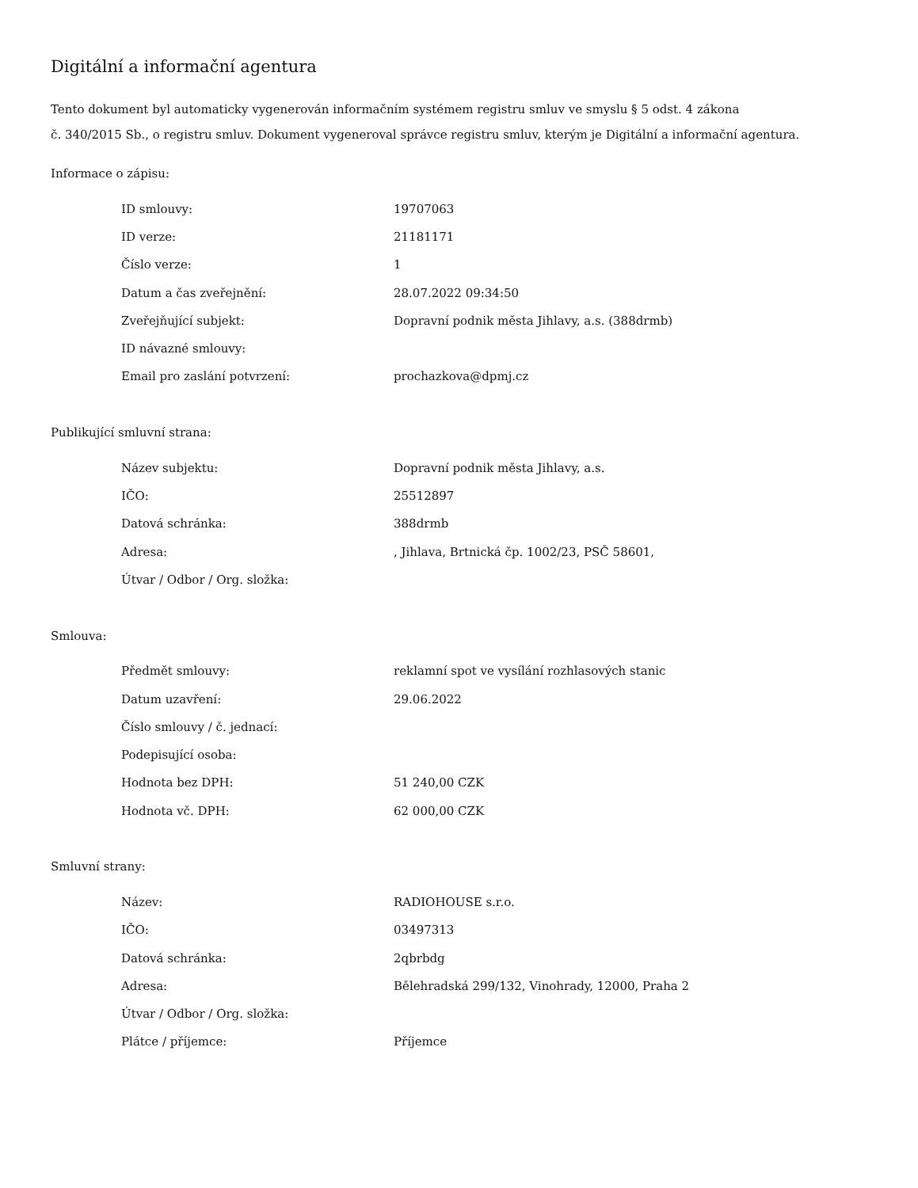Digitální a informační agentura
Tento dokument byl automaticky vygenerován informačním systémem registru smluv ve smyslu § 5 odst. 4 zákona
č. 340/2015 Sb., o registru smluv. Dokument vygeneroval správce registru smluv, kterým je Digitální a informační agentura.
Informace o zápisu:
| ID smlouvy: | 19707063 |
| ID verze: | 21181171 |
| Číslo verze: | 1 |
| Datum a čas zveřejnění: | 28.07.2022 09:34:50 |
| Zveřejňující subjekt: | Dopravní podnik města Jihlavy, a.s. (388drmb) |
| ID návazné smlouvy: | |
| Email pro zaslání potvrzení: | prochazkova@dpmj.cz |
Publikující smluvní strana:
| Název subjektu: | Dopravní podnik města Jihlavy, a.s. |
| IČO: | 25512897 |
| Datová schránka: | 388drmb |
| Adresa: | , Jihlava, Brtnická čp. 1002/23, PSČ 58601, |
| Útvar / Odbor / Org. složka: | |
Smlouva:
| Předmět smlouvy: | reklamní spot ve vysílání rozhlasových stanic |
| Datum uzavření: | 29.06.2022 |
| Číslo smlouvy / č. jednací: | |
| Podepisující osoba: | |
| Hodnota bez DPH: | 51 240,00 CZK |
| Hodnota vč. DPH: | 62 000,00 CZK |
Smluvní strany:
| Název: | RADIOHOUSE s.r.o. |
| IČO: | 03497313 |
| Datová schránka: | 2qbrbdg |
| Adresa: | Bělehradská 299/132, Vinohrady, 12000, Praha 2 |
| Útvar / Odbor / Org. složka: | |
| Plátce / příjemce: | Příjemce |